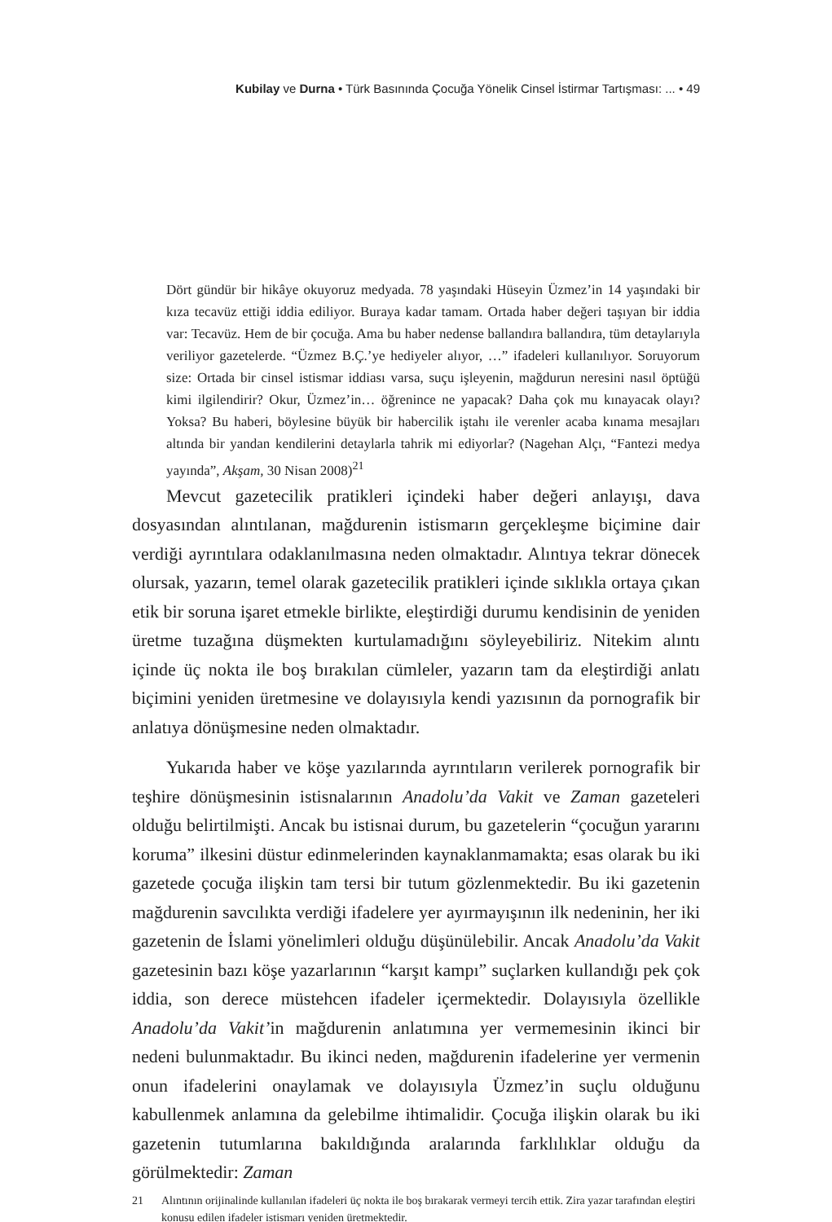Kubilay ve Durna • Türk Basınında Çocuğa Yönelik Cinsel İstirmar Tartışması: ... • 49
Dört gündür bir hikâye okuyoruz medyada. 78 yaşındaki Hüseyin Üzmez’in 14 yaşındaki bir kıza tecavüz ettiği iddia ediliyor. Buraya kadar tamam. Ortada haber değeri taşıyan bir iddia var: Tecavüz. Hem de bir çocuğa. Ama bu haber nedense ballandıra ballandıra, tüm detaylarıyla veriliyor gazetelerde. “Üzmez B.Ç.’ye hediyeler alıyor, …” ifadeleri kullanılıyor. Soruyorum size: Ortada bir cinsel istismar iddiası varsa, suçu işleyenin, mağdurun neresini nasıl öptüğü kimi ilgilendirir? Okur, Üzmez’in… öğrenince ne yapacak? Daha çok mu kınayacak olayı? Yoksa? Bu haberi, böylesine büyük bir habercilik iştahı ile verenler acaba kınama mesajları altında bir yandan kendilerini detaylarla tahrik mi ediyorlar? (Nagehan Alçı, “Fantezi medya yayında”, Akşam, 30 Nisan 2008)<sup>21</sup>
Mevcut gazetecilik pratikleri içindeki haber değeri anlayışı, dava dosyasından alıntılanan, mağdurenin istismarın gerçekleşme biçimine dair verdiği ayrıntılara odaklanılmasına neden olmaktadır. Alıntıya tekrar dönecek olursak, yazarın, temel olarak gazetecilik pratikleri içinde sıklıkla ortaya çıkan etik bir soruna işaret etmekle birlikte, eleştirdiği durumu kendisinin de yeniden üretme tuzağına düşmekten kurtulamadığını söyleyebiliriz. Nitekim alıntı içinde üç nokta ile boş bırakılan cümleler, yazarın tam da eleştirdiği anlatı biçimini yeniden üretmesine ve dolayısıyla kendi yazısının da pornografik bir anlatıya dönüşmesine neden olmaktadır.
Yukarıda haber ve köşe yazılarında ayrıntıların verilerek pornografik bir teşhire dönüşmesinin istisnalarının Anadolu’da Vakit ve Zaman gazeteleri olduğu belirtilmişti. Ancak bu istisnai durum, bu gazetelerin “çocuğun yararını koruma” ilkesini düstur edinmelerinden kaynaklanmamakta; esas olarak bu iki gazetede çocuğa ilişkin tam tersi bir tutum gözlenmektedir. Bu iki gazetenin mağdurenin savcılıkta verdiği ifadelere yer ayırmayışının ilk nedeninin, her iki gazetenin de İslami yönelimleri olduğu düşünülebilir. Ancak Anadolu’da Vakit gazetesinin bazı köşe yazarlarının “karşıt kampı” suçlarken kullandığı pek çok iddia, son derece müstehcen ifadeler içermektedir. Dolayısıyla özellikle Anadolu’da Vakit’in mağdurenin anlatımına yer vermemesinin ikinci bir nedeni bulunmaktadır. Bu ikinci neden, mağdurenin ifadelerine yer vermenin onun ifadelerini onaylamak ve dolayısıyla Üzmez’in suçlu olduğunu kabullenmek anlamına da gelebilme ihtimalidir. Çocuğa ilişkin olarak bu iki gazetenin tutumlarına bakıldığında aralarında farklılıklar olduğu da görülmektedir: Zaman
21 Alıntının orijinalinde kullanılan ifadeleri üç nokta ile boş bırakarak vermeyi tercih ettik. Zira yazar tarafından eleştiri konusu edilen ifadeler istismarı yeniden üretmektedir.